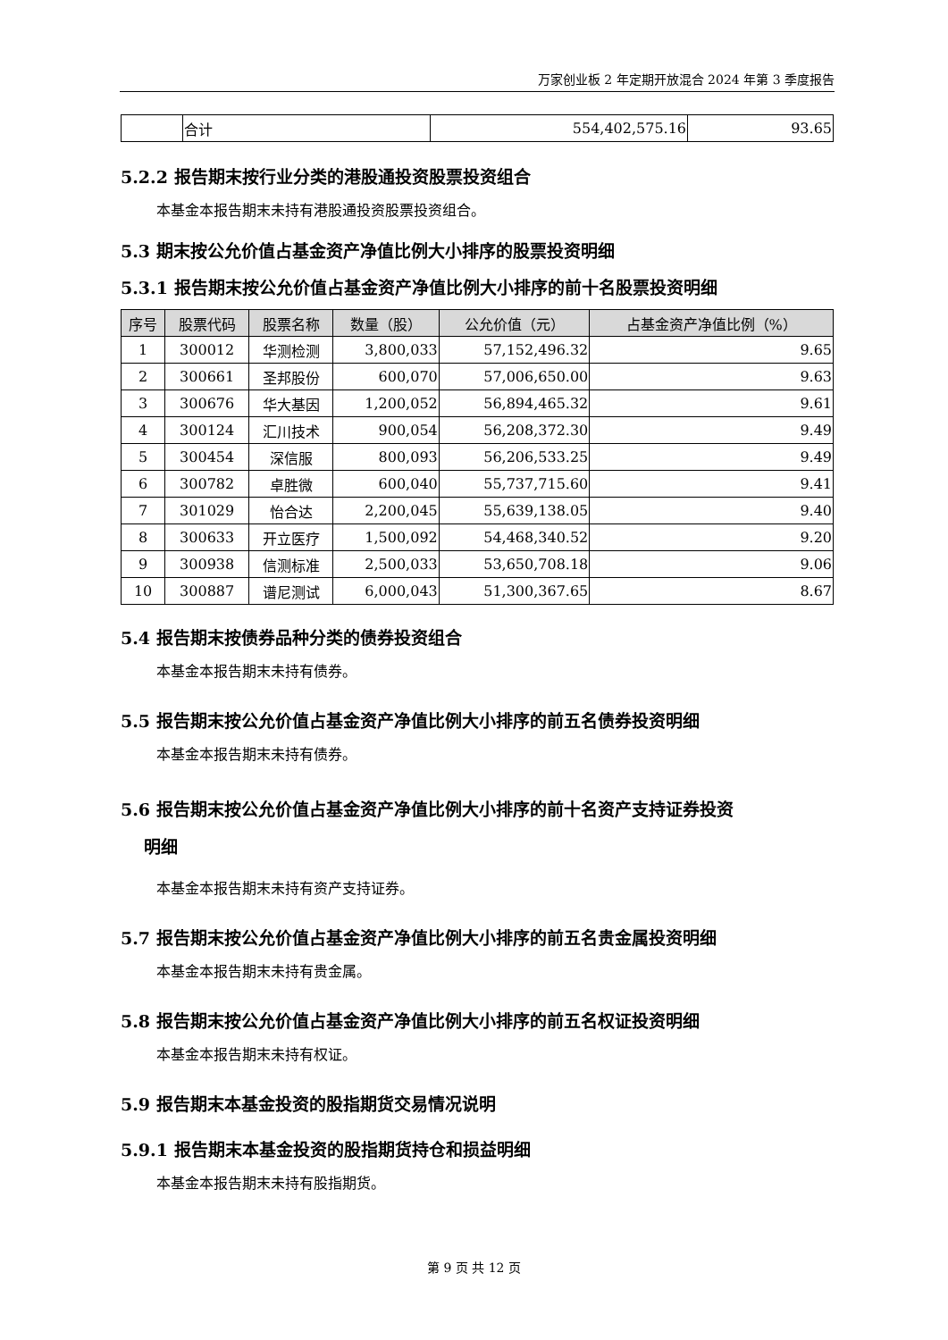万家创业板 2 年定期开放混合 2024 年第 3 季度报告
| | 合计 | 554,402,575.16 | 93.65 |
5.2.2 报告期末按行业分类的港股通投资股票投资组合
本基金本报告期末未持有港股通投资股票投资组合。
5.3 期末按公允价值占基金资产净值比例大小排序的股票投资明细
5.3.1 报告期末按公允价值占基金资产净值比例大小排序的前十名股票投资明细
| 序号 | 股票代码 | 股票名称 | 数量（股） | 公允价值（元） | 占基金资产净值比例（%） |
| --- | --- | --- | --- | --- | --- |
| 1 | 300012 | 华测检测 | 3,800,033 | 57,152,496.32 | 9.65 |
| 2 | 300661 | 圣邦股份 | 600,070 | 57,006,650.00 | 9.63 |
| 3 | 300676 | 华大基因 | 1,200,052 | 56,894,465.32 | 9.61 |
| 4 | 300124 | 汇川技术 | 900,054 | 56,208,372.30 | 9.49 |
| 5 | 300454 | 深信服 | 800,093 | 56,206,533.25 | 9.49 |
| 6 | 300782 | 卓胜微 | 600,040 | 55,737,715.60 | 9.41 |
| 7 | 301029 | 怡合达 | 2,200,045 | 55,639,138.05 | 9.40 |
| 8 | 300633 | 开立医疗 | 1,500,092 | 54,468,340.52 | 9.20 |
| 9 | 300938 | 信测标准 | 2,500,033 | 53,650,708.18 | 9.06 |
| 10 | 300887 | 谱尼测试 | 6,000,043 | 51,300,367.65 | 8.67 |
5.4 报告期末按债券品种分类的债券投资组合
本基金本报告期末未持有债券。
5.5 报告期末按公允价值占基金资产净值比例大小排序的前五名债券投资明细
本基金本报告期末未持有债券。
5.6 报告期末按公允价值占基金资产净值比例大小排序的前十名资产支持证券投资
明细
本基金本报告期末未持有资产支持证券。
5.7 报告期末按公允价值占基金资产净值比例大小排序的前五名贵金属投资明细
本基金本报告期末未持有贵金属。
5.8 报告期末按公允价值占基金资产净值比例大小排序的前五名权证投资明细
本基金本报告期末未持有权证。
5.9 报告期末本基金投资的股指期货交易情况说明
5.9.1 报告期末本基金投资的股指期货持仓和损益明细
本基金本报告期末未持有股指期货。
第 9 页 共 12 页